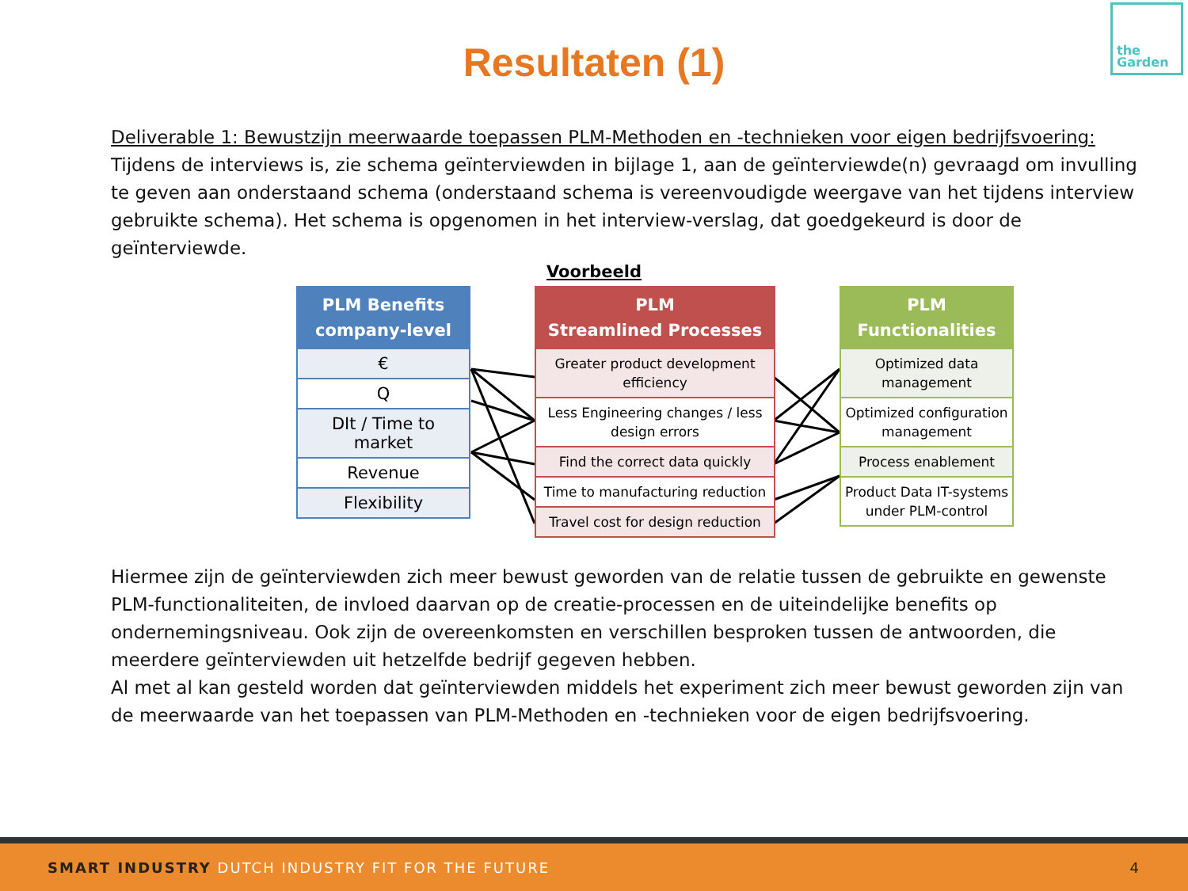Resultaten (1)
the
Garden
Deliverable 1: Bewustzijn meerwaarde toepassen PLM-Methoden en -technieken voor eigen bedrijfsvoering:
Tijdens de interviews is, zie schema geïnterviewden in bijlage 1, aan de geïnterviewde(n) gevraagd om invulling te geven aan onderstaand schema (onderstaand schema is vereenvoudigde weergave van het tijdens interview gebruikte schema). Het schema is opgenomen in het interview-verslag, dat goedgekeurd is door de geïnterviewde.
Voorbeeld
PLM Benefits company-level
€
Q
DIt / Time to market
Revenue
Flexibility
PLM
Streamlined Processes
Greater product development efficiency
Less Engineering changes / less design errors
Find the correct data quickly
Time to manufacturing reduction
Travel cost for design reduction
PLM
Functionalities
Optimized data management
Optimized configuration management
Process enablement
Product Data IT-systems under PLM-control
Hiermee zijn de geïnterviewden zich meer bewust geworden van de relatie tussen de gebruikte en gewenste PLM-functionaliteiten, de invloed daarvan op de creatie-processen en de uiteindelijke benefits op ondernemingsniveau. Ook zijn de overeenkomsten en verschillen besproken tussen de antwoorden, die meerdere geïnterviewden uit hetzelfde bedrijf gegeven hebben.
Al met al kan gesteld worden dat geïnterviewden middels het experiment zich meer bewust geworden zijn van de meerwaarde van het toepassen van PLM-Methoden en -technieken voor de eigen bedrijfsvoering.
SMART INDUSTRY DUTCH INDUSTRY FIT FOR THE FUTURE 4